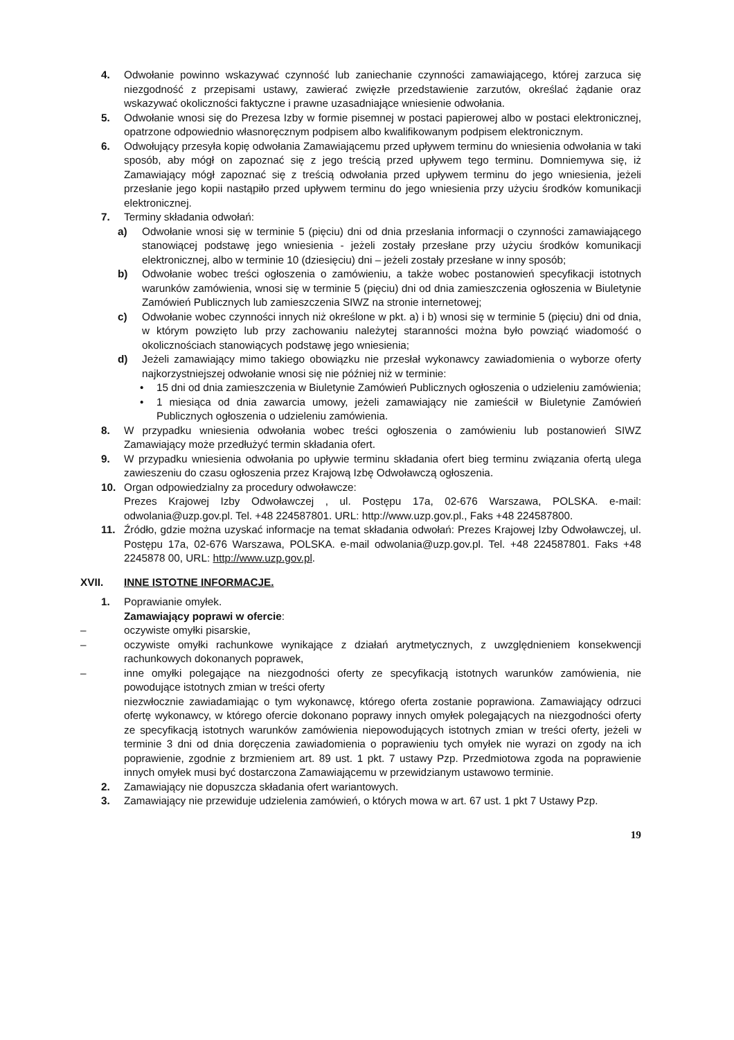4. Odwołanie powinno wskazywać czynność lub zaniechanie czynności zamawiającego, której zarzuca się niezgodność z przepisami ustawy, zawierać zwięzłe przedstawienie zarzutów, określać żądanie oraz wskazywać okoliczności faktyczne i prawne uzasadniające wniesienie odwołania.
5. Odwołanie wnosi się do Prezesa Izby w formie pisemnej w postaci papierowej albo w postaci elektronicznej, opatrzone odpowiednio własnoręcznym podpisem albo kwalifikowanym podpisem elektronicznym.
6. Odwołujący przesyła kopię odwołania Zamawiającemu przed upływem terminu do wniesienia odwołania w taki sposób, aby mógł on zapoznać się z jego treścią przed upływem tego terminu. Domniemywa się, iż Zamawiający mógł zapoznać się z treścią odwołania przed upływem terminu do jego wniesienia, jeżeli przesłanie jego kopii nastąpiło przed upływem terminu do jego wniesienia przy użyciu środków komunikacji elektronicznej.
7. Terminy składania odwołań:
a) Odwołanie wnosi się w terminie 5 (pięciu) dni od dnia przesłania informacji o czynności zamawiającego stanowiącej podstawę jego wniesienia - jeżeli zostały przesłane przy użyciu środków komunikacji elektronicznej, albo w terminie 10 (dziesięciu) dni – jeżeli zostały przesłane w inny sposób;
b) Odwołanie wobec treści ogłoszenia o zamówieniu, a także wobec postanowień specyfikacji istotnych warunków zamówienia, wnosi się w terminie 5 (pięciu) dni od dnia zamieszczenia ogłoszenia w Biuletynie Zamówień Publicznych lub zamieszczenia SIWZ na stronie internetowej;
c) Odwołanie wobec czynności innych niż określone w pkt. a) i b) wnosi się w terminie 5 (pięciu) dni od dnia, w którym powzięto lub przy zachowaniu należytej staranności można było powziąć wiadomość o okolicznościach stanowiących podstawę jego wniesienia;
d) Jeżeli zamawiający mimo takiego obowiązku nie przesłał wykonawcy zawiadomienia o wyborze oferty najkorzystniejszej odwołanie wnosi się nie później niż w terminie:
• 15 dni od dnia zamieszczenia w Biuletynie Zamówień Publicznych ogłoszenia o udzieleniu zamówienia;
• 1 miesiąca od dnia zawarcia umowy, jeżeli zamawiający nie zamieścił w Biuletynie Zamówień Publicznych ogłoszenia o udzieleniu zamówienia.
8. W przypadku wniesienia odwołania wobec treści ogłoszenia o zamówieniu lub postanowień SIWZ Zamawiający może przedłużyć termin składania ofert.
9. W przypadku wniesienia odwołania po upływie terminu składania ofert bieg terminu związania ofertą ulega zawieszeniu do czasu ogłoszenia przez Krajową Izbę Odwoławczą ogłoszenia.
10. Organ odpowiedzialny za procedury odwoławcze:
Prezes Krajowej Izby Odwoławczej , ul. Postępu 17a, 02-676 Warszawa, POLSKA. e-mail: odwolania@uzp.gov.pl. Tel. +48 224587801. URL: http://www.uzp.gov.pl., Faks +48 224587800.
11. Źródło, gdzie można uzyskać informacje na temat składania odwołań: Prezes Krajowej Izby Odwoławczej, ul. Postępu 17a, 02-676 Warszawa, POLSKA. e-mail odwolania@uzp.gov.pl. Tel. +48 224587801. Faks +48 2245878 00, URL: http://www.uzp.gov.pl.
XVII. INNE ISTOTNE INFORMACJE.
1. Poprawianie omyłek.
Zamawiający poprawi w ofercie:
– oczywiste omyłki pisarskie,
– oczywiste omyłki rachunkowe wynikające z działań arytmetycznych, z uwzględnieniem konsekwencji rachunkowych dokonanych poprawek,
– inne omyłki polegające na niezgodności oferty ze specyfikacją istotnych warunków zamówienia, nie powodujące istotnych zmian w treści oferty
niezwłocznie zawiadamiając o tym wykonawcę, którego oferta zostanie poprawiona. Zamawiający odrzuci ofertę wykonawcy, w którego ofercie dokonano poprawy innych omyłek polegających na niezgodności oferty ze specyfikacją istotnych warunków zamówienia niepowodujących istotnych zmian w treści oferty, jeżeli w terminie 3 dni od dnia doręczenia zawiadomienia o poprawieniu tych omyłek nie wyrazi on zgody na ich poprawienie, zgodnie z brzmieniem art. 89 ust. 1 pkt. 7 ustawy Pzp. Przedmiotowa zgoda na poprawienie innych omyłek musi być dostarczona Zamawiającemu w przewidzianym ustawowo terminie.
2. Zamawiający nie dopuszcza składania ofert wariantowych.
3. Zamawiający nie przewiduje udzielenia zamówień, o których mowa w art. 67 ust. 1 pkt 7 Ustawy Pzp.
19